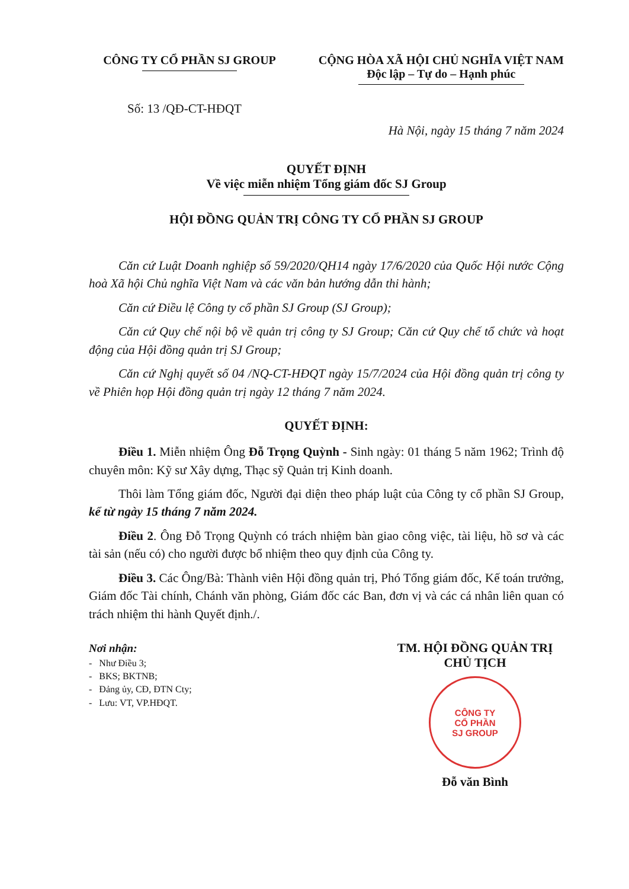CÔNG TY CỔ PHẦN SJ GROUP CỘNG HÒA XÃ HỘI CHỦ NGHĨA VIỆT NAM
Độc lập – Tự do – Hạnh phúc
Số: 13 /QĐ-CT-HĐQT
Hà Nội, ngày 15 tháng 7 năm 2024
QUYẾT ĐỊNH
Về việc miễn nhiệm Tổng giám đốc SJ Group
HỘI ĐỒNG QUẢN TRỊ CÔNG TY CỔ PHẦN SJ GROUP
Căn cứ Luật Doanh nghiệp số 59/2020/QH14 ngày 17/6/2020 của Quốc Hội nước Cộng hoà Xã hội Chủ nghĩa Việt Nam và các văn bản hướng dẫn thi hành;
Căn cứ Điều lệ Công ty cổ phần SJ Group (SJ Group);
Căn cứ Quy chế nội bộ về quản trị công ty SJ Group; Căn cứ Quy chế tổ chức và hoạt động của Hội đồng quản trị SJ Group;
Căn cứ Nghị quyết số 04 /NQ-CT-HĐQT ngày 15/7/2024 của Hội đồng quản trị công ty về Phiên họp Hội đồng quản trị ngày 12 tháng 7 năm 2024.
QUYẾT ĐỊNH:
Điều 1. Miễn nhiệm Ông Đỗ Trọng Quỳnh - Sinh ngày: 01 tháng 5 năm 1962; Trình độ chuyên môn: Kỹ sư Xây dựng, Thạc sỹ Quản trị Kinh doanh.
Thôi làm Tổng giám đốc, Người đại diện theo pháp luật của Công ty cổ phần SJ Group, kể từ ngày 15 tháng 7 năm 2024.
Điều 2. Ông Đỗ Trọng Quỳnh có trách nhiệm bàn giao công việc, tài liệu, hồ sơ và các tài sản (nếu có) cho người được bổ nhiệm theo quy định của Công ty.
Điều 3. Các Ông/Bà: Thành viên Hội đồng quản trị, Phó Tổng giám đốc, Kế toán trưởng, Giám đốc Tài chính, Chánh văn phòng, Giám đốc các Ban, đơn vị và các cá nhân liên quan có trách nhiệm thi hành Quyết định./.
Nơi nhận:
- Như Điều 3;
- BKS; BKTNB;
- Đảng ủy, CĐ, ĐTN Cty;
- Lưu: VT, VP.HĐQT.
TM. HỘI ĐỒNG QUẢN TRỊ
CHỦ TỊCH
CÔNG TY
CỔ PHẦN
SJ GROUP
Đỗ văn Bình